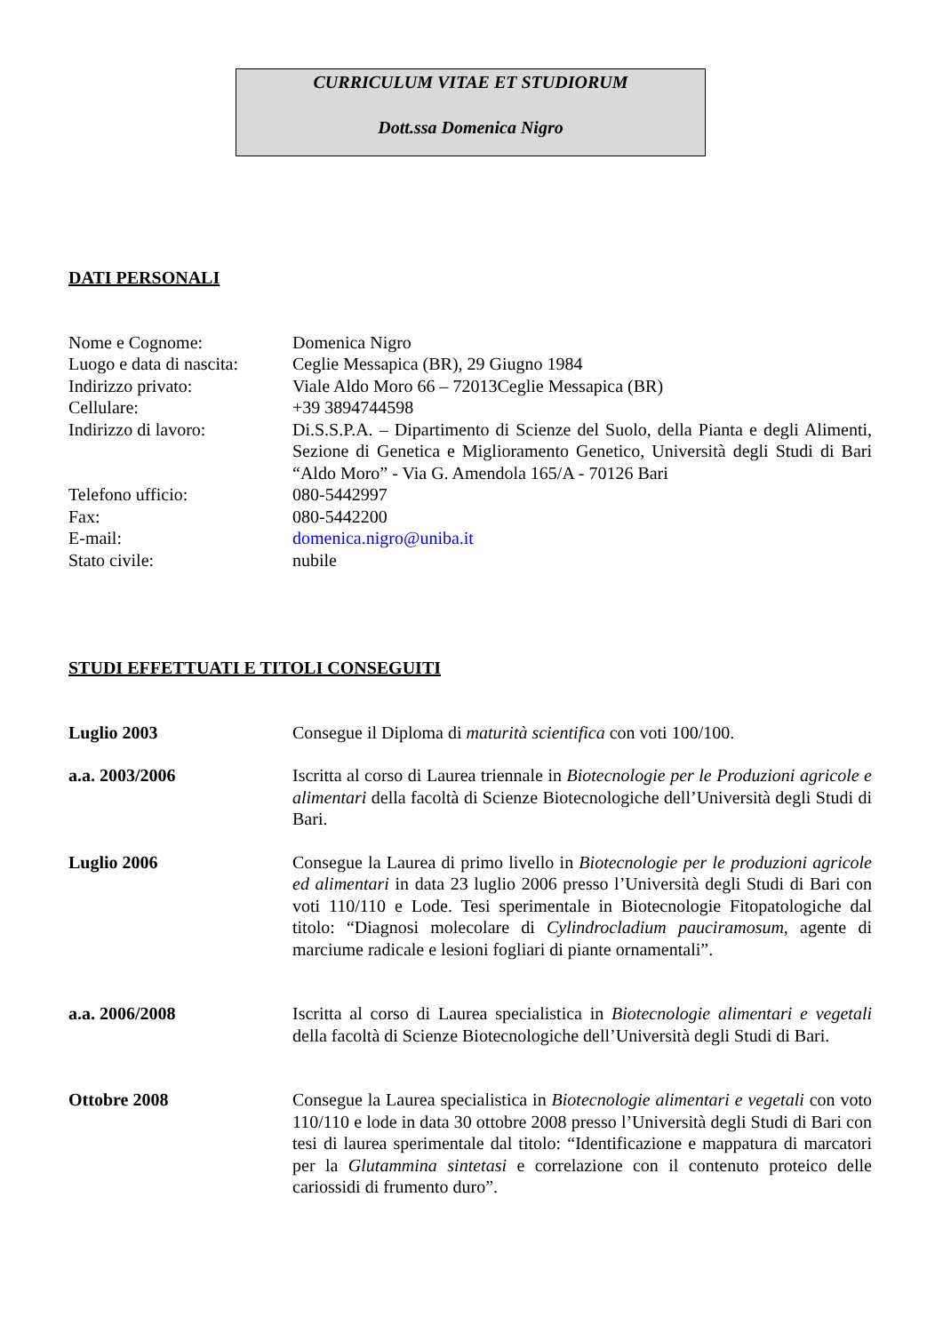CURRICULUM VITAE ET STUDIORUM
Dott.ssa Domenica Nigro
DATI PERSONALI
Nome e Cognome: Domenica Nigro
Luogo e data di nascita:
Ceglie Messapica (BR), 29 Giugno 1984
Indirizzo privato: Viale Aldo Moro 66 – 72013Ceglie Messapica (BR)
Cellulare: +39 3894744598
Indirizzo di lavoro: Di.S.S.P.A. – Dipartimento di Scienze del Suolo, della Pianta e degli Alimenti, Sezione di Genetica e Miglioramento Genetico, Università degli Studi di Bari “Aldo Moro” - Via G. Amendola 165/A - 70126 Bari
Telefono ufficio: 080-5442997
Fax: 080-5442200
E-mail: domenica.nigro@uniba.it
Stato civile: nubile
STUDI EFFETTUATI E TITOLI CONSEGUITI
Luglio 2003 Consegue il Diploma di maturità scientifica con voti 100/100.
a.a. 2003/2006 Iscritta al corso di Laurea triennale in Biotecnologie per le Produzioni agricole e alimentari della facoltà di Scienze Biotecnologiche dell’Università degli Studi di Bari.
Luglio 2006 Consegue la Laurea di primo livello in Biotecnologie per le produzioni agricole ed alimentari in data 23 luglio 2006 presso l’Università degli Studi di Bari con voti 110/110 e Lode. Tesi sperimentale in Biotecnologie Fitopatologiche dal titolo: “Diagnosi molecolare di Cylindrocladium pauciramosum, agente di marciume radicale e lesioni fogliari di piante ornamentali”.
a.a. 2006/2008 Iscritta al corso di Laurea specialistica in Biotecnologie alimentari e vegetali della facoltà di Scienze Biotecnologiche dell’Università degli Studi di Bari.
Ottobre 2008 Consegue la Laurea specialistica in Biotecnologie alimentari e vegetali con voto 110/110 e lode in data 30 ottobre 2008 presso l’Università degli Studi di Bari con tesi di laurea sperimentale dal titolo: “Identificazione e mappatura di marcatori per la Glutammina sintetasi e correlazione con il contenuto proteico delle cariossidi di frumento duro”.